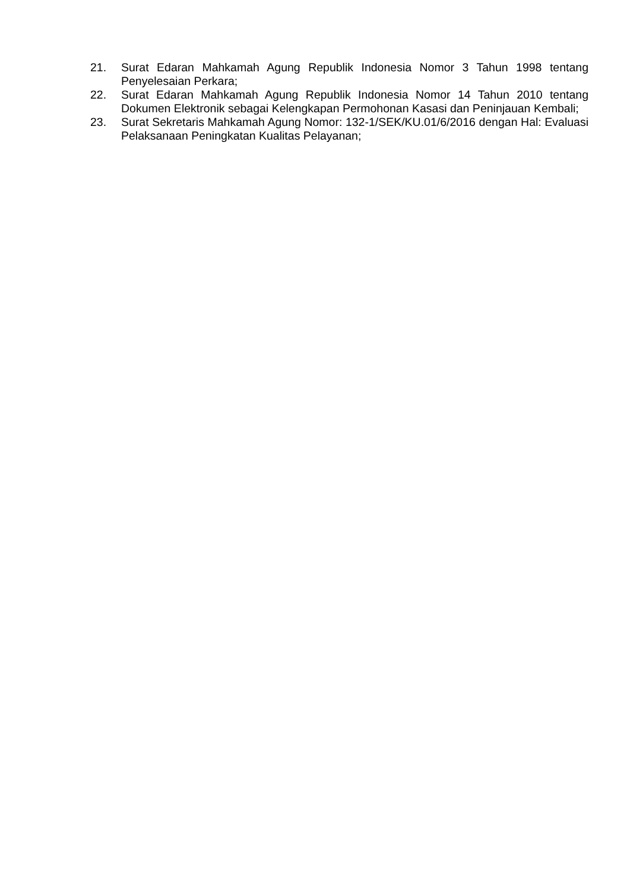21. Surat Edaran Mahkamah Agung Republik Indonesia Nomor 3 Tahun 1998 tentang Penyelesaian Perkara;
22. Surat Edaran Mahkamah Agung Republik Indonesia Nomor 14 Tahun 2010 tentang Dokumen Elektronik sebagai Kelengkapan Permohonan Kasasi dan Peninjauan Kembali;
23. Surat Sekretaris Mahkamah Agung Nomor: 132-1/SEK/KU.01/6/2016 dengan Hal: Evaluasi Pelaksanaan Peningkatan Kualitas Pelayanan;